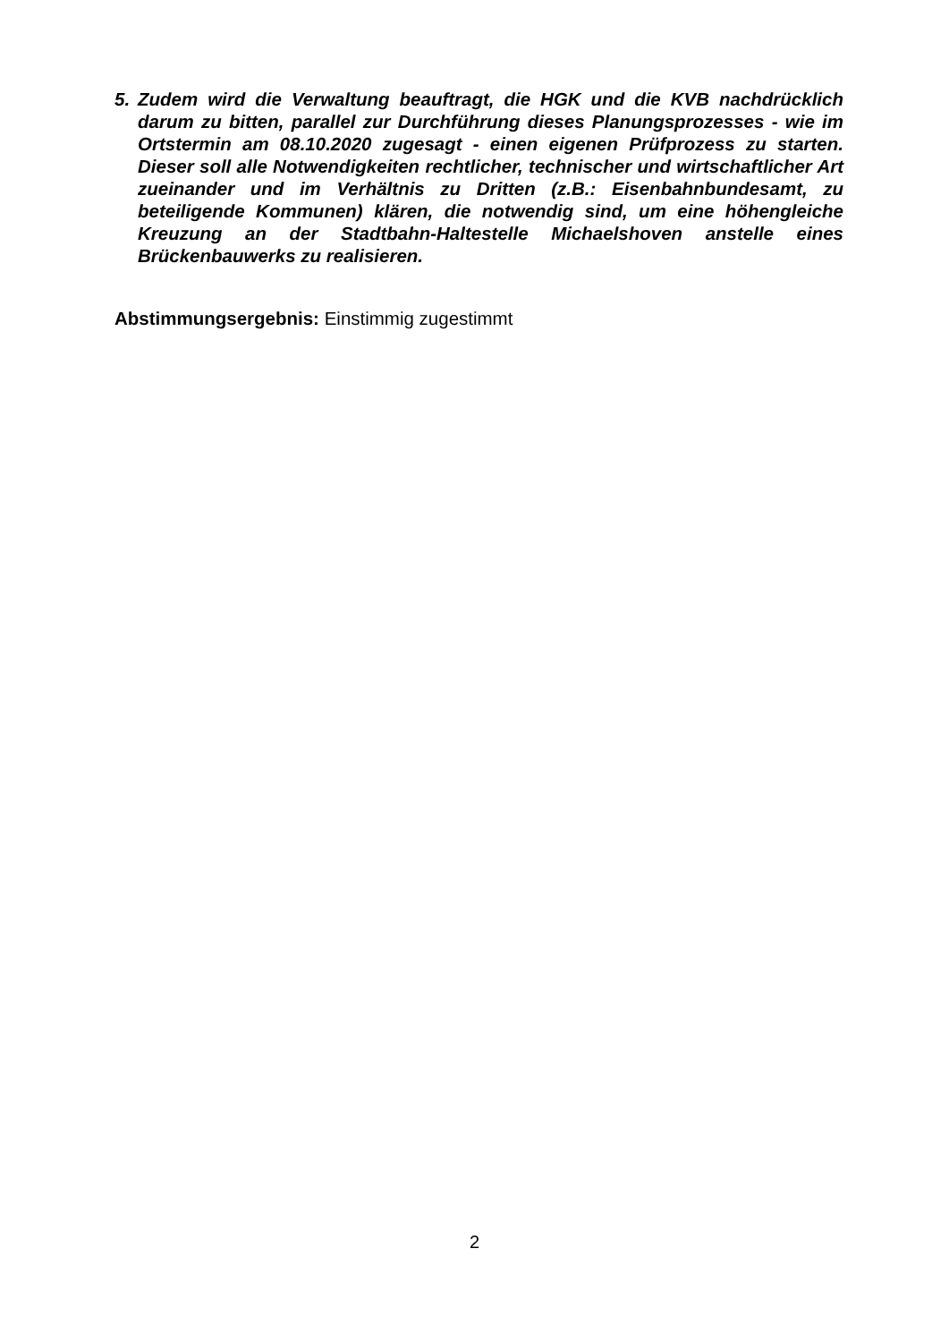5. Zudem wird die Verwaltung beauftragt, die HGK und die KVB nachdrücklich darum zu bitten, parallel zur Durchführung dieses Planungsprozesses - wie im Ortstermin am 08.10.2020 zugesagt - einen eigenen Prüfprozess zu starten. Dieser soll alle Notwendigkeiten rechtlicher, technischer und wirtschaftlicher Art zueinander und im Verhältnis zu Dritten (z.B.: Eisenbahnbundesamt, zu beteiligende Kommunen) klären, die notwendig sind, um eine höhengleiche Kreuzung an der Stadtbahn-Haltestelle Michaelshoven anstelle eines Brückenbauwerks zu realisieren.
Abstimmungsergebnis: Einstimmig zugestimmt
2